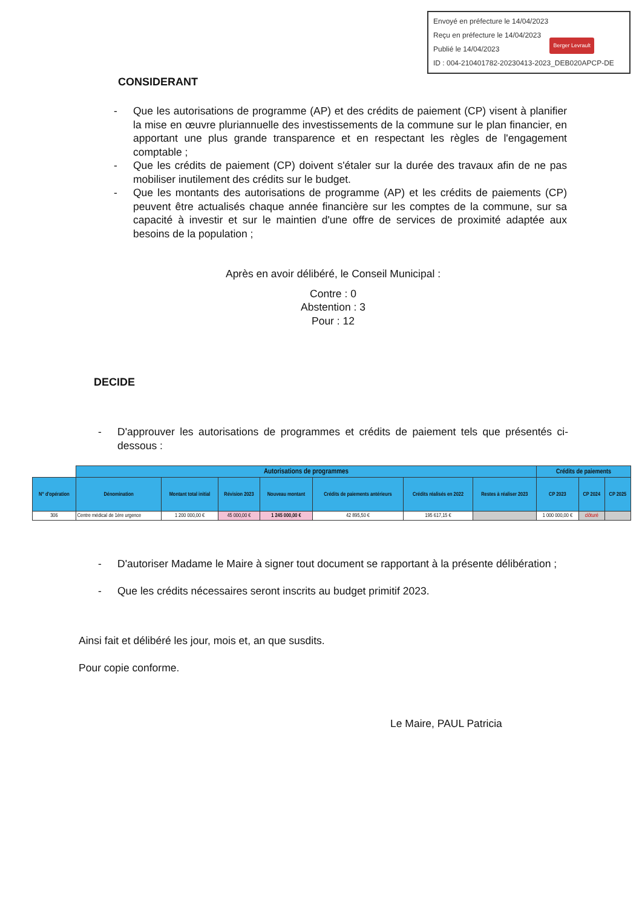Envoyé en préfecture le 14/04/2023
Reçu en préfecture le 14/04/2023
Publié le 14/04/2023
ID : 004-210401782-20230413-2023_DEB020APCP-DE
Berger Levrault
CONSIDERANT
- Que les autorisations de programme (AP) et des crédits de paiement (CP) visent à planifier la mise en œuvre pluriannuelle des investissements de la commune sur le plan financier, en apportant une plus grande transparence et en respectant les règles de l'engagement comptable ;
- Que les crédits de paiement (CP) doivent s'étaler sur la durée des travaux afin de ne pas mobiliser inutilement des crédits sur le budget.
- Que les montants des autorisations de programme (AP) et les crédits de paiements (CP) peuvent être actualisés chaque année financière sur les comptes de la commune, sur sa capacité à investir et sur le maintien d'une offre de services de proximité adaptée aux besoins de la population ;
Après en avoir délibéré, le Conseil Municipal :
Contre : 0
Abstention : 3
Pour : 12
DECIDE
- D'approuver les autorisations de programmes et crédits de paiement tels que présentés ci-dessous :
| | Autorisations de programmes | | | | | | | Crédits de paiements | | |
| N° d'opération | Dénomination | Montant total initial | Révision 2023 | Nouveau montant | Crédits de paiements antérieurs | Crédits réalisés en 2022 | Restes à réaliser 2023 | CP 2023 | CP 2024 | CP 2025 |
| 306 | Centre médical de 1ère urgence | 1 200 000,00 € | 45 000,00 € | 1 245 000,00 € | 42 895,50 € | 195 617,15 € | | 1 000 000,00 € | clôturé | |
- D'autoriser Madame le Maire à signer tout document se rapportant à la présente délibération ;
- Que les crédits nécessaires seront inscrits au budget primitif 2023.
Ainsi fait et délibéré les jour, mois et, an que susdits.
Pour copie conforme.
Le Maire, PAUL Patricia